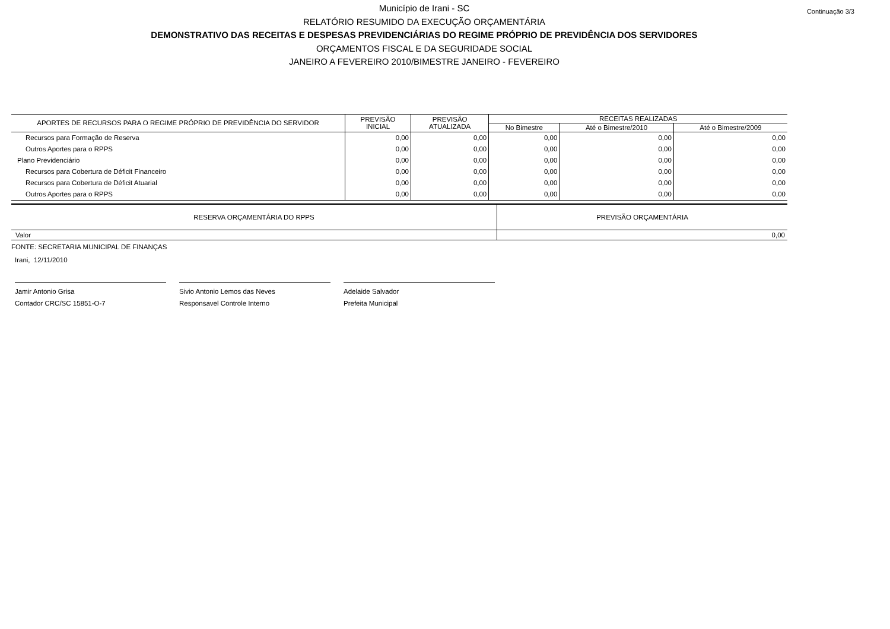Continuação 3/3 Município de Irani - SC
RELATÓRIO RESUMIDO DA EXECUÇÃO ORÇAMENTÁRIA
DEMONSTRATIVO DAS RECEITAS E DESPESAS PREVIDENCIÁRIAS DO REGIME PRÓPRIO DE PREVIDÊNCIA DOS SERVIDORES
ORÇAMENTOS FISCAL E DA SEGURIDADE SOCIAL
JANEIRO A FEVEREIRO 2010/BIMESTRE JANEIRO - FEVEREIRO
| APORTES DE RECURSOS PARA O REGIME PRÓPRIO DE PREVIDÊNCIA DO SERVIDOR | PREVISÃO INICIAL | PREVISÃO ATUALIZADA | RECEITAS REALIZADAS | | |
| --- | --- | --- | --- | --- | --- |
| | | | No Bimestre | Até o Bimestre/2010 | Até o Bimestre/2009 |
| Recursos para Formação de Reserva | 0,00 | 0,00 | 0,00 | 0,00 | 0,00 |
| Outros Aportes para o RPPS | 0,00 | 0,00 | 0,00 | 0,00 | 0,00 |
| Plano Previdenciário | 0,00 | 0,00 | 0,00 | 0,00 | 0,00 |
| Recursos para Cobertura de Déficit Financeiro | 0,00 | 0,00 | 0,00 | 0,00 | 0,00 |
| Recursos para Cobertura de Déficit Atuarial | 0,00 | 0,00 | 0,00 | 0,00 | 0,00 |
| Outros Aportes para o RPPS | 0,00 | 0,00 | 0,00 | 0,00 | 0,00 |
| RESERVA ORÇAMENTÁRIA DO RPPS | PREVISÃO ORÇAMENTÁRIA |
| Valor | 0,00 |
FONTE: SECRETARIA MUNICIPAL DE FINANÇAS
Irani, 12/11/2010
Jamir Antonio Grisa
Contador CRC/SC 15851-O-7
Sivio Antonio Lemos das Neves
Responsavel Controle Interno
Adelaide Salvador
Prefeita Municipal